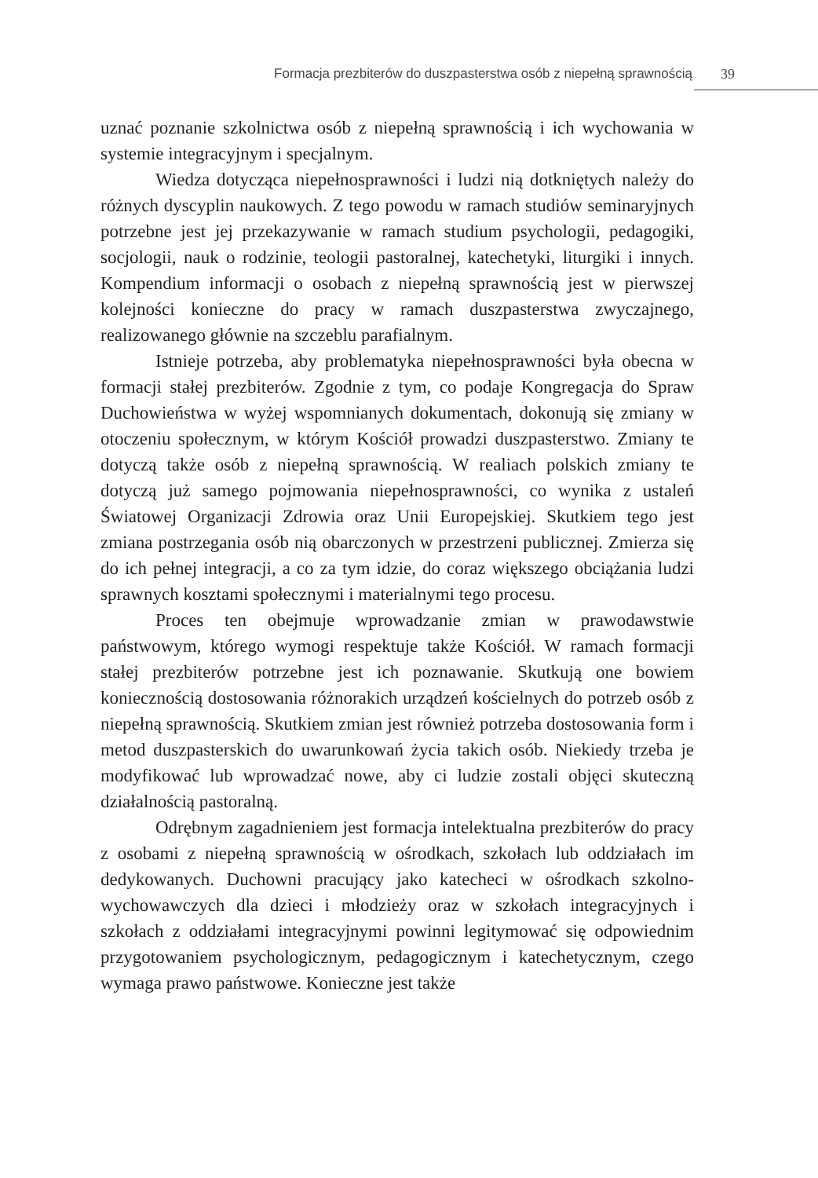Formacja prezbiterów do duszpasterstwa osób z niepełną sprawnością 39
uznać poznanie szkolnictwa osób z niepełną sprawnością i ich wychowania w systemie integracyjnym i specjalnym.
Wiedza dotycząca niepełnosprawności i ludzi nią dotkniętych należy do różnych dyscyplin naukowych. Z tego powodu w ramach studiów seminaryjnych potrzebne jest jej przekazywanie w ramach studium psychologii, pedagogiki, socjologii, nauk o rodzinie, teologii pastoralnej, katechetyki, liturgiki i innych. Kompendium informacji o osobach z niepełną sprawnością jest w pierwszej kolejności konieczne do pracy w ramach duszpasterstwa zwyczajnego, realizowanego głównie na szczeblu parafialnym.
Istnieje potrzeba, aby problematyka niepełnosprawności była obecna w formacji stałej prezbiterów. Zgodnie z tym, co podaje Kongregacja do Spraw Duchowieństwa w wyżej wspomnianych dokumentach, dokonują się zmiany w otoczeniu społecznym, w którym Kościół prowadzi duszpasterstwo. Zmiany te dotyczą także osób z niepełną sprawnością. W realiach polskich zmiany te dotyczą już samego pojmowania niepełnosprawności, co wynika z ustaleń Światowej Organizacji Zdrowia oraz Unii Europejskiej. Skutkiem tego jest zmiana postrzegania osób nią obarczonych w przestrzeni publicznej. Zmierza się do ich pełnej integracji, a co za tym idzie, do coraz większego obciążania ludzi sprawnych kosztami społecznymi i materialnymi tego procesu.
Proces ten obejmuje wprowadzanie zmian w prawodawstwie państwowym, którego wymogi respektuje także Kościół. W ramach formacji stałej prezbiterów potrzebne jest ich poznawanie. Skutkują one bowiem koniecznością dostosowania różnorakich urządzeń kościelnych do potrzeb osób z niepełną sprawnością. Skutkiem zmian jest również potrzeba dostosowania form i metod duszpasterskich do uwarunkowań życia takich osób. Niekiedy trzeba je modyfikować lub wprowadzać nowe, aby ci ludzie zostali objęci skuteczną działalnością pastoralną.
Odrębnym zagadnieniem jest formacja intelektualna prezbiterów do pracy z osobami z niepełną sprawnością w ośrodkach, szkołach lub oddziałach im dedykowanych. Duchowni pracujący jako katecheci w ośrodkach szkolno-wychowawczych dla dzieci i młodzieży oraz w szkołach integracyjnych i szkołach z oddziałami integracyjnymi powinni legitymować się odpowiednim przygotowaniem psychologicznym, pedagogicznym i katechetycznym, czego wymaga prawo państwowe. Konieczne jest także